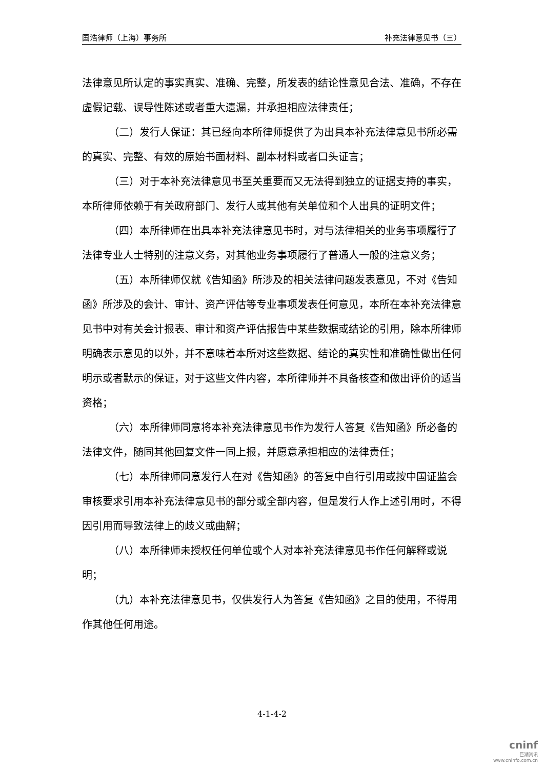国浩律师（上海）事务所 补充法律意见书（三）
法律意见所认定的事实真实、准确、完整，所发表的结论性意见合法、准确，不存在虚假记载、误导性陈述或者重大遗漏，并承担相应法律责任；
（二）发行人保证：其已经向本所律师提供了为出具本补充法律意见书所必需的真实、完整、有效的原始书面材料、副本材料或者口头证言；
（三）对于本补充法律意见书至关重要而又无法得到独立的证据支持的事实，本所律师依赖于有关政府部门、发行人或其他有关单位和个人出具的证明文件；
（四）本所律师在出具本补充法律意见书时，对与法律相关的业务事项履行了法律专业人士特别的注意义务，对其他业务事项履行了普通人一般的注意义务；
（五）本所律师仅就《告知函》所涉及的相关法律问题发表意见，不对《告知函》所涉及的会计、审计、资产评估等专业事项发表任何意见，本所在本补充法律意见书中对有关会计报表、审计和资产评估报告中某些数据或结论的引用，除本所律师明确表示意见的以外，并不意味着本所对这些数据、结论的真实性和准确性做出任何明示或者默示的保证，对于这些文件内容，本所律师并不具备核查和做出评价的适当资格；
（六）本所律师同意将本补充法律意见书作为发行人答复《告知函》所必备的法律文件，随同其他回复文件一同上报，并愿意承担相应的法律责任；
（七）本所律师同意发行人在对《告知函》的答复中自行引用或按中国证监会审核要求引用本补充法律意见书的部分或全部内容，但是发行人作上述引用时，不得因引用而导致法律上的歧义或曲解；
（八）本所律师未授权任何单位或个人对本补充法律意见书作任何解释或说明；
（九）本补充法律意见书，仅供发行人为答复《告知函》之目的使用，不得用作其他任何用途。
4-1-4-2
cninf
巨潮资讯
www.cninfo.com.cn